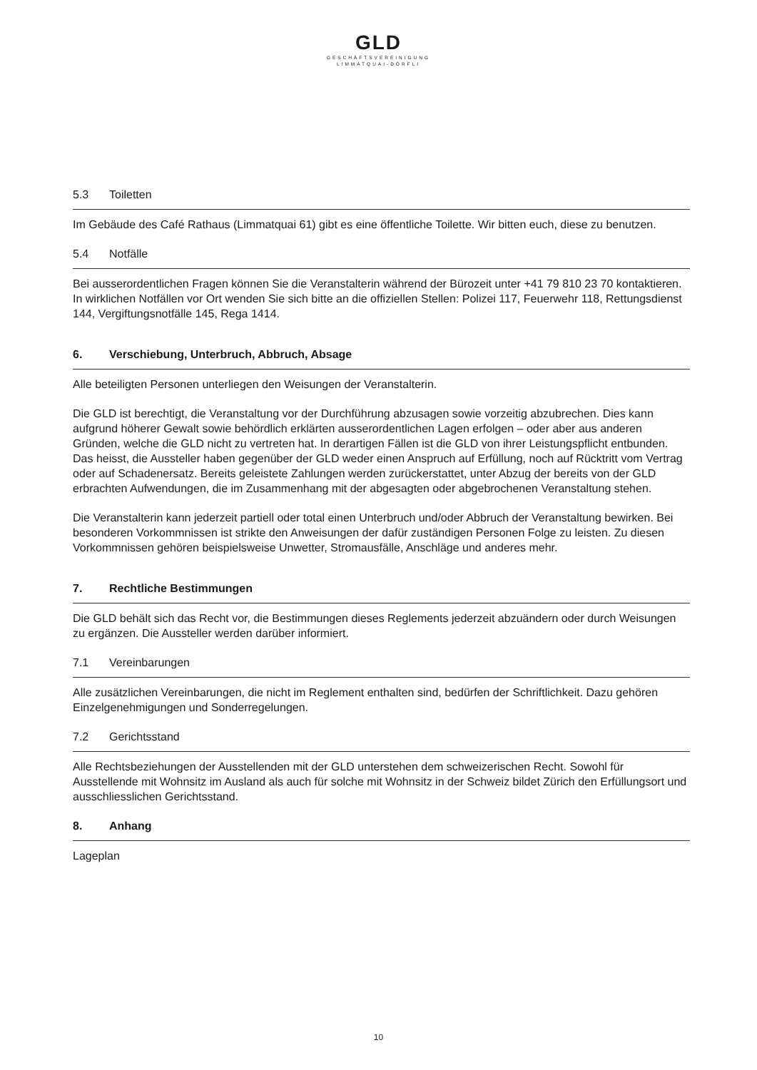GLD
GESCHÄFTSVEREINIGUNG
LIMMATQUAI-DÖRFLI
5.3 Toiletten
Im Gebäude des Café Rathaus (Limmatquai 61) gibt es eine öffentliche Toilette. Wir bitten euch, diese zu benutzen.
5.4 Notfälle
Bei ausserordentlichen Fragen können Sie die Veranstalterin während der Bürozeit unter +41 79 810 23 70 kontaktieren. In wirklichen Notfällen vor Ort wenden Sie sich bitte an die offiziellen Stellen: Polizei 117, Feuerwehr 118, Rettungsdienst 144, Vergiftungsnotfälle 145, Rega 1414.
6. Verschiebung, Unterbruch, Abbruch, Absage
Alle beteiligten Personen unterliegen den Weisungen der Veranstalterin.
Die GLD ist berechtigt, die Veranstaltung vor der Durchführung abzusagen sowie vorzeitig abzubrechen. Dies kann aufgrund höherer Gewalt sowie behördlich erklärten ausserordentlichen Lagen erfolgen – oder aber aus anderen Gründen, welche die GLD nicht zu vertreten hat. In derartigen Fällen ist die GLD von ihrer Leistungspflicht entbunden. Das heisst, die Aussteller haben gegenüber der GLD weder einen Anspruch auf Erfüllung, noch auf Rücktritt vom Vertrag oder auf Schadenersatz. Bereits geleistete Zahlungen werden zurückerstattet, unter Abzug der bereits von der GLD erbrachten Aufwendungen, die im Zusammenhang mit der abgesagten oder abgebrochenen Veranstaltung stehen.
Die Veranstalterin kann jederzeit partiell oder total einen Unterbruch und/oder Abbruch der Veranstaltung bewirken. Bei besonderen Vorkommnissen ist strikte den Anweisungen der dafür zuständigen Personen Folge zu leisten. Zu diesen Vorkommnissen gehören beispielsweise Unwetter, Stromausfälle, Anschläge und anderes mehr.
7. Rechtliche Bestimmungen
Die GLD behält sich das Recht vor, die Bestimmungen dieses Reglements jederzeit abzuändern oder durch Weisungen zu ergänzen. Die Aussteller werden darüber informiert.
7.1 Vereinbarungen
Alle zusätzlichen Vereinbarungen, die nicht im Reglement enthalten sind, bedürfen der Schriftlichkeit. Dazu gehören Einzelgenehmigungen und Sonderregelungen.
7.2 Gerichtsstand
Alle Rechtsbeziehungen der Ausstellenden mit der GLD unterstehen dem schweizerischen Recht. Sowohl für Ausstellende mit Wohnsitz im Ausland als auch für solche mit Wohnsitz in der Schweiz bildet Zürich den Erfüllungsort und ausschliesslichen Gerichtsstand.
8. Anhang
Lageplan
10